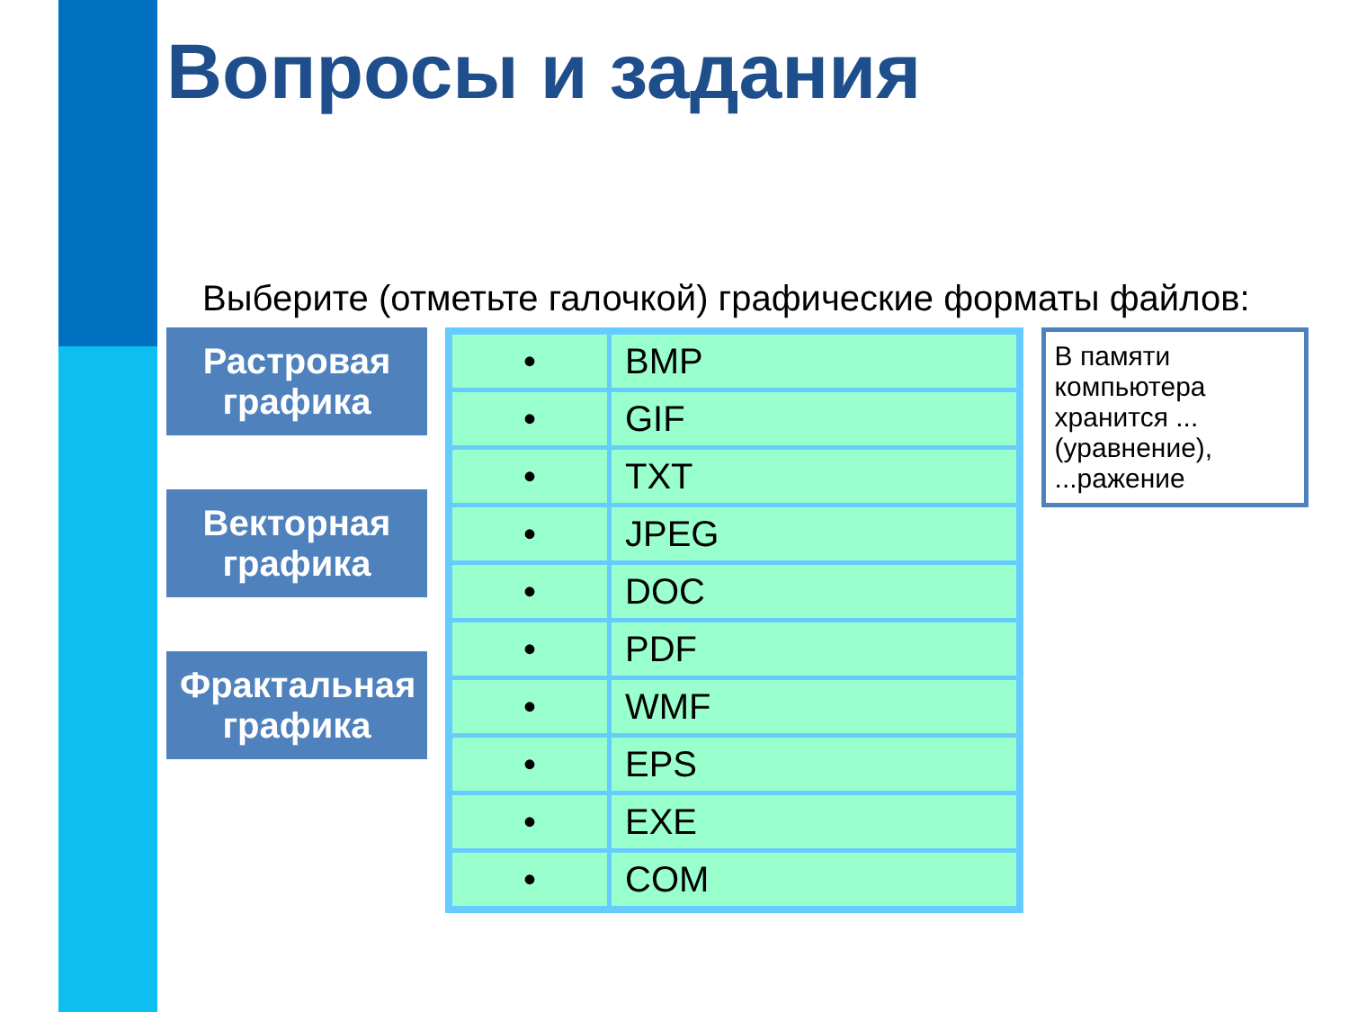Вопросы и задания
Выберите (отметьте галочкой) графические форматы файлов:
Растровая графика
Векторная графика
Фрактальная графика
| • | BMP |
| • | GIF |
| • | TXT |
| • | JPEG |
| • | DOC |
| • | PDF |
| • | WMF |
| • | EPS |
| • | EXE |
| • | COM |
В памяти компьютера хранится ... (уравнение), ...ражение